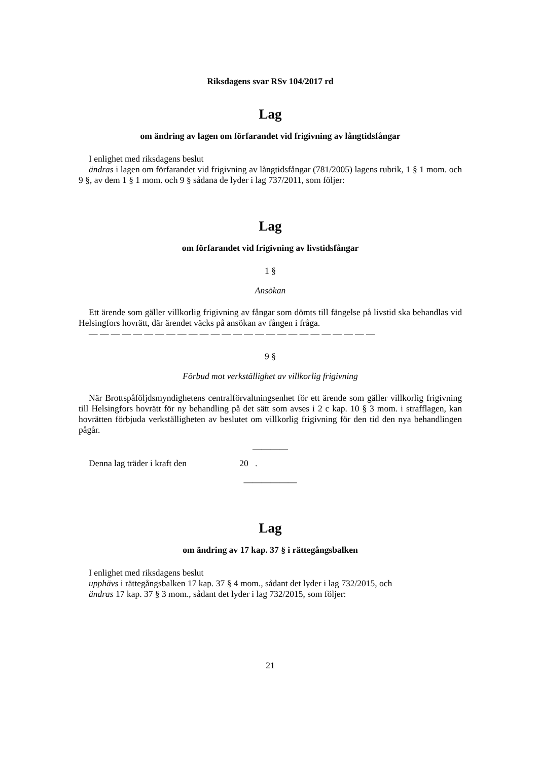Riksdagens svar RSv 104/2017 rd
Lag
om ändring av lagen om förfarandet vid frigivning av långtidsfångar
I enlighet med riksdagens beslut
ändras i lagen om förfarandet vid frigivning av långtidsfångar (781/2005) lagens rubrik, 1 § 1 mom. och 9 §, av dem 1 § 1 mom. och 9 § sådana de lyder i lag 737/2011, som följer:
Lag
om förfarandet vid frigivning av livstidsfångar
1 §
Ansökan
Ett ärende som gäller villkorlig frigivning av fångar som dömts till fängelse på livstid ska behandlas vid Helsingfors hovrätt, där ärendet väcks på ansökan av fången i fråga.
— — — — — — — — — — — — — — — — — — — — — — — — — —
9 §
Förbud mot verkställighet av villkorlig frigivning
När Brottspåföljdsmyndighetens centralförvaltningsenhet för ett ärende som gäller villkorlig frigivning till Helsingfors hovrätt för ny behandling på det sätt som avses i 2 c kap. 10 § 3 mom. i strafflagen, kan hovrätten förbjuda verkställigheten av beslutet om villkorlig frigivning för den tid den nya behandlingen pågår.
————
Denna lag träder i kraft den 20 .
——————
Lag
om ändring av 17 kap. 37 § i rättegångsbalken
I enlighet med riksdagens beslut
upphävs i rättegångsbalken 17 kap. 37 § 4 mom., sådant det lyder i lag 732/2015, och
ändras 17 kap. 37 § 3 mom., sådant det lyder i lag 732/2015, som följer:
21